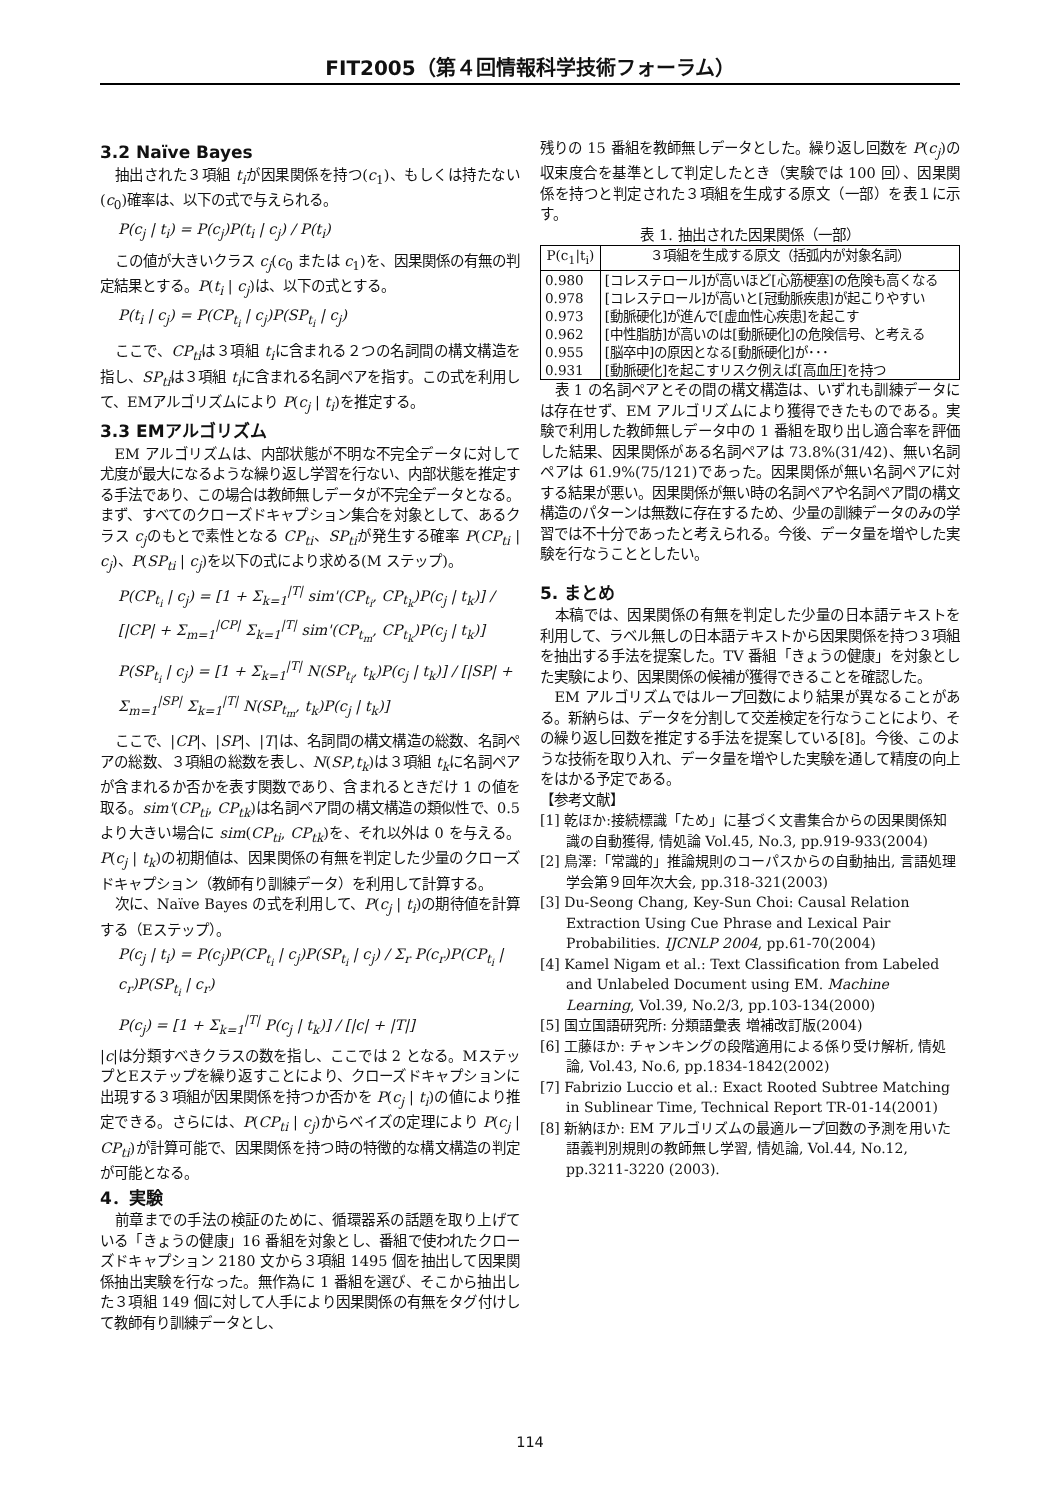FIT2005（第４回情報科学技術フォーラム）
3.2 Naïve Bayes
抽出された３項組 t<sub>i</sub>が因果関係を持つ(c<sub>1</sub>)、もしくは持たない(c<sub>0</sub>)確率は、以下の式で与えられる。
P(c<sub>j</sub> | t<sub>i</sub>) = P(c<sub>j</sub>)P(t<sub>i</sub> | c<sub>j</sub>) / P(t<sub>i</sub>)
この値が大きいクラス c<sub>j</sub>(c<sub>0</sub> または c<sub>1</sub>)を、因果関係の有無の判定結果とする。P(t<sub>i</sub> | c<sub>j</sub>)は、以下の式とする。
P(t<sub>i</sub> | c<sub>j</sub>) = P(CP<sub>t<sub>i</sub></sub> | c<sub>j</sub>)P(SP<sub>t<sub>i</sub></sub> | c<sub>j</sub>)
ここで、CP<sub>ti</sub>は３項組 t<sub>i</sub>に含まれる２つの名詞間の構文構造を指し、SP<sub>ti</sub>は３項組 t<sub>i</sub>に含まれる名詞ペアを指す。この式を利用して、EMアルゴリズムにより P(c<sub>j</sub> | t<sub>i</sub>)を推定する。
3.3 EMアルゴリズム
EM アルゴリズムは、内部状態が不明な不完全データに対して尤度が最大になるような繰り返し学習を行ない、内部状態を推定する手法であり、この場合は教師無しデータが不完全データとなる。まず、すべてのクローズドキャプション集合を対象として、あるクラス c<sub>j</sub>のもとで素性となる CP<sub>ti</sub>、SP<sub>ti</sub>が発生する確率 P(CP<sub>ti</sub> | c<sub>j</sub>)、P(SP<sub>ti</sub> | c<sub>j</sub>)を以下の式により求める(M ステップ)。
P(CP<sub>t<sub>i</sub></sub> | c<sub>j</sub>) = [1 + Σ<sub>k=1</sub><sup>|T|</sup> sim'(CP<sub>t<sub>i</sub></sub>, CP<sub>t<sub>k</sub></sub>)P(c<sub>j</sub> | t<sub>k</sub>)] / [|CP| + Σ<sub>m=1</sub><sup>|CP|</sup> Σ<sub>k=1</sub><sup>|T|</sup> sim'(CP<sub>t<sub>m</sub></sub>, CP<sub>t<sub>k</sub></sub>)P(c<sub>j</sub> | t<sub>k</sub>)]
P(SP<sub>t<sub>i</sub></sub> | c<sub>j</sub>) = [1 + Σ<sub>k=1</sub><sup>|T|</sup> N(SP<sub>t<sub>i</sub></sub>, t<sub>k</sub>)P(c<sub>j</sub> | t<sub>k</sub>)] / [|SP| + Σ<sub>m=1</sub><sup>|SP|</sup> Σ<sub>k=1</sub><sup>|T|</sup> N(SP<sub>t<sub>m</sub></sub>, t<sub>k</sub>)P(c<sub>j</sub> | t<sub>k</sub>)]
ここで、|CP|、|SP|、|T|は、名詞間の構文構造の総数、名詞ペアの総数、３項組の総数を表し、N(SP,t<sub>k</sub>)は３項組 t<sub>k</sub>に名詞ペアが含まれるか否かを表す関数であり、含まれるときだけ 1 の値を取る。sim'(CP<sub>ti</sub>, CP<sub>tk</sub>)は名詞ペア間の構文構造の類似性で、0.5 より大きい場合に sim(CP<sub>ti</sub>, CP<sub>tk</sub>)を、それ以外は 0 を与える。P(c<sub>j</sub> | t<sub>k</sub>)の初期値は、因果関係の有無を判定した少量のクローズドキャプション（教師有り訓練データ）を利用して計算する。
次に、Naïve Bayes の式を利用して、P(c<sub>j</sub> | t<sub>i</sub>)の期待値を計算する（Eステップ）。
P(c<sub>j</sub> | t<sub>i</sub>) = P(c<sub>j</sub>)P(CP<sub>t<sub>i</sub></sub> | c<sub>j</sub>)P(SP<sub>t<sub>i</sub></sub> | c<sub>j</sub>) / Σ<sub>r</sub> P(c<sub>r</sub>)P(CP<sub>t<sub>i</sub></sub> | c<sub>r</sub>)P(SP<sub>t<sub>i</sub></sub> | c<sub>r</sub>)
P(c<sub>j</sub>) = [1 + Σ<sub>k=1</sub><sup>|T|</sup> P(c<sub>j</sub> | t<sub>k</sub>)] / [|c| + |T|]
|c|は分類すべきクラスの数を指し、ここでは 2 となる。MステップとEステップを繰り返すことにより、クローズドキャプションに出現する３項組が因果関係を持つか否かを P(c<sub>j</sub> | t<sub>i</sub>)の値により推定できる。さらには、P(CP<sub>ti</sub> | c<sub>j</sub>)からベイズの定理により P(c<sub>j</sub> | CP<sub>ti</sub>)が計算可能で、因果関係を持つ時の特徴的な構文構造の判定が可能となる。
4．実験
前章までの手法の検証のために、循環器系の話題を取り上げている「きょうの健康」16 番組を対象とし、番組で使われたクローズドキャプション 2180 文から３項組 1495 個を抽出して因果関係抽出実験を行なった。無作為に 1 番組を選び、そこから抽出した３項組 149 個に対して人手により因果関係の有無をタグ付けして教師有り訓練データとし、
残りの 15 番組を教師無しデータとした。繰り返し回数を P(c<sub>j</sub>)の収束度合を基準として判定したとき（実験では 100 回）、因果関係を持つと判定された３項組を生成する原文（一部）を表１に示す。
表 1. 抽出された因果関係（一部）
| P(c<sub>1</sub>/t<sub>i</sub>) | ３項組を生成する原文（括弧内が対象名詞） |
| --- | --- |
| 0.980 | [コレステロール]が高いほど[心筋梗塞]の危険も高くなる |
| 0.978 | [コレステロール]が高いと[冠動脈疾患]が起こりやすい |
| 0.973 | [動脈硬化]が進んで[虚血性心疾患]を起こす |
| 0.962 | [中性脂肪]が高いのは[動脈硬化]の危険信号、と考える |
| 0.955 | [脳卒中]の原因となる[動脈硬化]が･･･ |
| 0.931 | [動脈硬化]を起こすリスク例えば[高血圧]を持つ |
表 1 の名詞ペアとその間の構文構造は、いずれも訓練データには存在せず、EM アルゴリズムにより獲得できたものである。実験で利用した教師無しデータ中の 1 番組を取り出し適合率を評価した結果、因果関係がある名詞ペアは 73.8%(31/42)、無い名詞ペアは 61.9%(75/121)であった。因果関係が無い名詞ペアに対する結果が悪い。因果関係が無い時の名詞ペアや名詞ペア間の構文構造のパターンは無数に存在するため、少量の訓練データのみの学習では不十分であったと考えられる。今後、データ量を増やした実験を行なうこととしたい。
5. まとめ
本稿では、因果関係の有無を判定した少量の日本語テキストを利用して、ラベル無しの日本語テキストから因果関係を持つ３項組を抽出する手法を提案した。TV 番組「きょうの健康」を対象とした実験により、因果関係の候補が獲得できることを確認した。
EM アルゴリズムではループ回数により結果が異なることがある。新納らは、データを分割して交差検定を行なうことにより、その繰り返し回数を推定する手法を提案している[8]。今後、このような技術を取り入れ、データ量を増やした実験を通して精度の向上をはかる予定である。
【参考文献】
[1] 乾ほか:接続標識「ため」に基づく文書集合からの因果関係知識の自動獲得, 情処論 Vol.45, No.3, pp.919-933(2004)
[2] 鳥澤:「常識的」推論規則のコーパスからの自動抽出, 言語処理学会第９回年次大会, pp.318-321(2003)
[3] Du-Seong Chang, Key-Sun Choi: Causal Relation Extraction Using Cue Phrase and Lexical Pair Probabilities. IJCNLP 2004, pp.61-70(2004)
[4] Kamel Nigam et al.: Text Classification from Labeled and Unlabeled Document using EM. Machine Learning, Vol.39, No.2/3, pp.103-134(2000)
[5] 国立国語研究所: 分類語彙表 増補改訂版(2004)
[6] 工藤ほか: チャンキングの段階適用による係り受け解析, 情処論, Vol.43, No.6, pp.1834-1842(2002)
[7] Fabrizio Luccio et al.: Exact Rooted Subtree Matching in Sublinear Time, Technical Report TR-01-14(2001)
[8] 新納ほか: EM アルゴリズムの最適ループ回数の予測を用いた語義判別規則の教師無し学習, 情処論, Vol.44, No.12, pp.3211-3220 (2003).
114